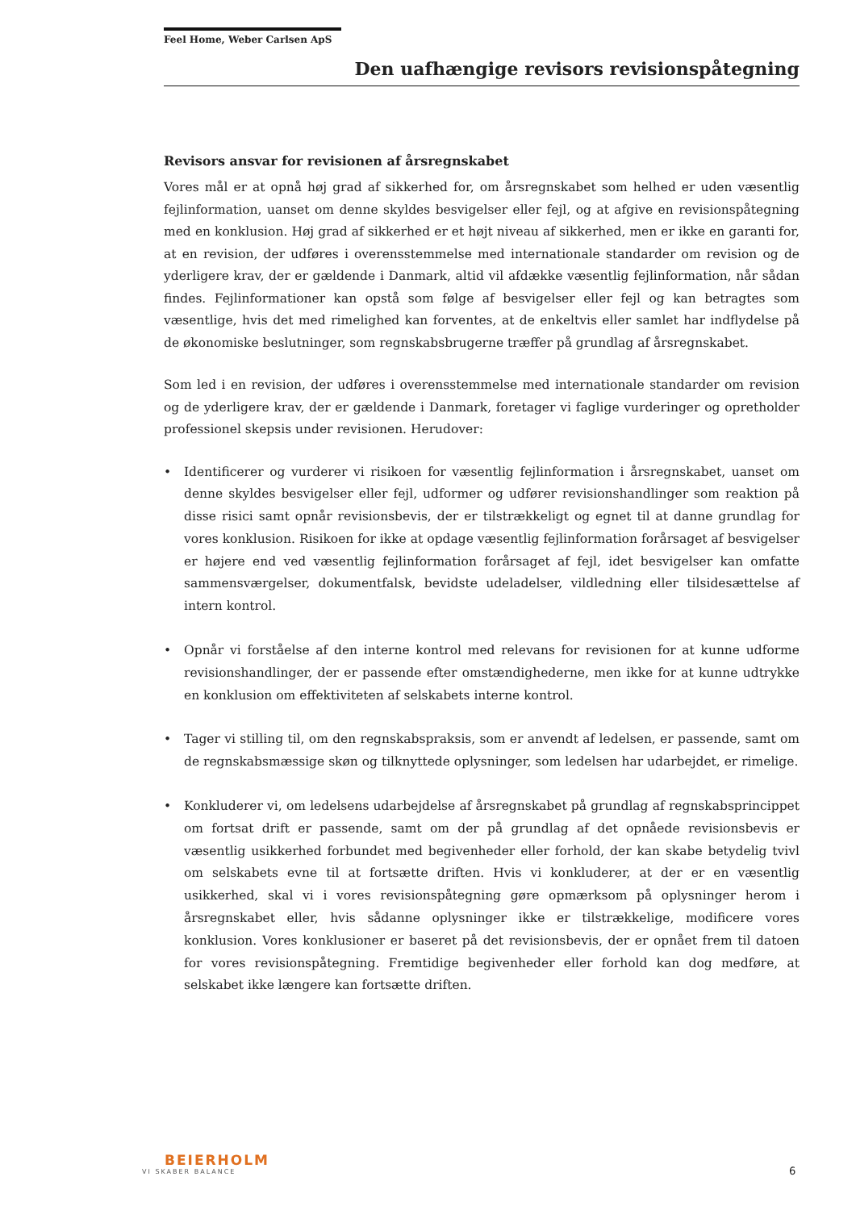Feel Home, Weber Carlsen ApS
Den uafhængige revisors revisionspåtegning
Revisors ansvar for revisionen af årsregnskabet
Vores mål er at opnå høj grad af sikkerhed for, om årsregnskabet som helhed er uden væsentlig fejlinformation, uanset om denne skyldes besvigelser eller fejl, og at afgive en revisionspåtegning med en konklusion. Høj grad af sikkerhed er et højt niveau af sikkerhed, men er ikke en garanti for, at en revision, der udføres i overensstemmelse med internationale standarder om revision og de yderligere krav, der er gældende i Danmark, altid vil afdække væsentlig fejlinformation, når sådan findes. Fejlinformationer kan opstå som følge af besvigelser eller fejl og kan betragtes som væsentlige, hvis det med rimelighed kan forventes, at de enkeltvis eller samlet har indflydelse på de økonomiske beslutninger, som regnskabsbrugerne træffer på grundlag af årsregnskabet.
Som led i en revision, der udføres i overensstemmelse med internationale standarder om revision og de yderligere krav, der er gældende i Danmark, foretager vi faglige vurderinger og opretholder professionel skepsis under revisionen. Herudover:
• Identificerer og vurderer vi risikoen for væsentlig fejlinformation i årsregnskabet, uanset om denne skyldes besvigelser eller fejl, udformer og udfører revisionshandlinger som reaktion på disse risici samt opnår revisionsbevis, der er tilstrækkeligt og egnet til at danne grundlag for vores konklusion. Risikoen for ikke at opdage væsentlig fejlinformation forårsaget af besvigelser er højere end ved væsentlig fejlinformation forårsaget af fejl, idet besvigelser kan omfatte sammensværgelser, dokumentfalsk, bevidste udeladelser, vildledning eller tilsidesættelse af intern kontrol.
• Opnår vi forståelse af den interne kontrol med relevans for revisionen for at kunne udforme revisionshandlinger, der er passende efter omstændighederne, men ikke for at kunne udtrykke en konklusion om effektiviteten af selskabets interne kontrol.
• Tager vi stilling til, om den regnskabspraksis, som er anvendt af ledelsen, er passende, samt om de regnskabsmæssige skøn og tilknyttede oplysninger, som ledelsen har udarbejdet, er rimelige.
• Konkluderer vi, om ledelsens udarbejdelse af årsregnskabet på grundlag af regnskabsprincippet om fortsat drift er passende, samt om der på grundlag af det opnåede revisionsbevis er væsentlig usikkerhed forbundet med begivenheder eller forhold, der kan skabe betydelig tvivl om selskabets evne til at fortsætte driften. Hvis vi konkluderer, at der er en væsentlig usikkerhed, skal vi i vores revisionspåtegning gøre opmærksom på oplysninger herom i årsregnskabet eller, hvis sådanne oplysninger ikke er tilstrækkelige, modificere vores konklusion. Vores konklusioner er baseret på det revisionsbevis, der er opnået frem til datoen for vores revisionspåtegning. Fremtidige begivenheder eller forhold kan dog medføre, at selskabet ikke længere kan fortsætte driften.
BEIERHOLM
VI SKABER BALANCE
6